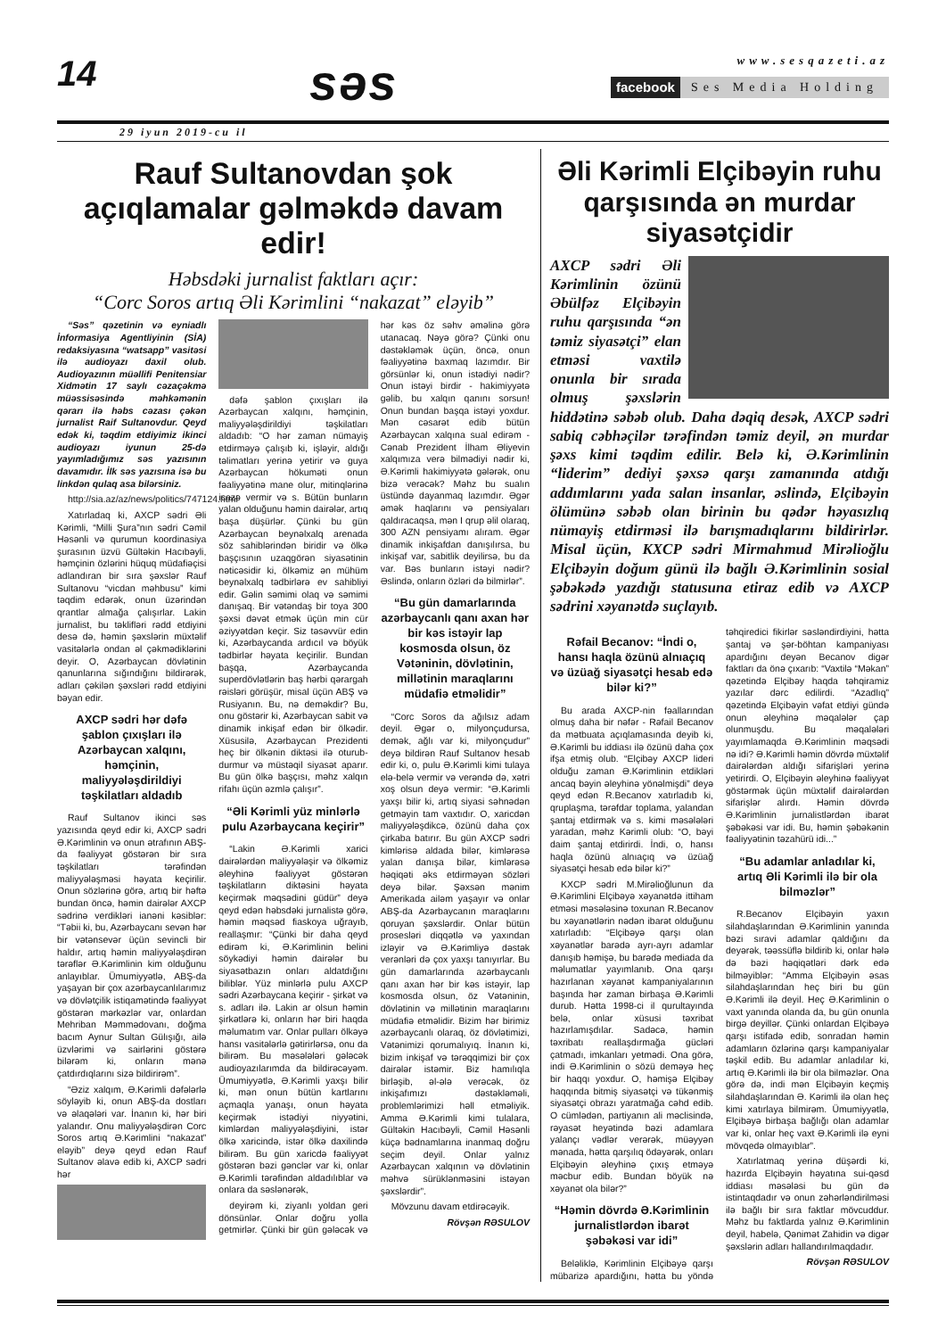14
səs
www.sesqazeti.az
facebook Ses Media Holding
29 iyun 2019-cu il
Rauf Sultanovdan şok açıqlamalar gəlməkdə davam edir!
Həbsdəki jurnalist faktları açır:
“Corc Soros artıq Əli Kərimlini “nakazat” eləyib”
“Səs” qəzetinin və eyniadlı İnformasiya Agentliyinin (SİA) redaksiyasına “watsapp” vasitəsi ilə audioyazı daxil olub. Audioyazının müəllifi Penitensiar Xidmətin 17 saylı cəzaçəkmə müəssisəsində məhkəmənin qərarı ilə həbs cəzası çəkən jurnalist Raif Sultanovdur. Qeyd edək ki, təqdim etdiyimiz ikinci audioyazı iyunun 25-də yayımladığımız səs yazısının davamıdır. İlk səs yazısına isə bu linkdən qulaq asa bilərsiniz.
http://sia.az/az/news/politics/747124.html
Xatırladaq ki, AXCP sədri Əli Kərimli, “Milli Şura”nın sədri Cəmil Həsənli və qurumun koordinasiya şurasının üzvü Gültəkin Hacıbəyli, həmçinin özlərini hüquq müdafiəçisi adlandıran bir sıra şəxslər Rauf Sultanovu “vicdan məhbusu” kimi təqdim edərək, onun üzərindən qrantlar almağa çalışırlar. Lakin jurnalist, bu təklifləri rədd etdiyini desə də, həmin şəxslərin müxtəlif vasitələrlə ondan əl çəkmədiklərini deyir. O, Azərbaycan dövlətinin qanunlarına sığındığını bildirərək, adları çəkilən şəxsləri rədd etdiyini bəyan edir.
AXCP sədri hər dəfə şablon çıxışları ilə Azərbaycan xalqını, həmçinin, maliyyələşdirildiyi təşkilatları aldadıb
Rauf Sultanov ikinci səs yazısında qeyd edir ki, AXCP sədri Ə.Kərimlinin və onun ətrafının ABŞ-da fəaliyyət göstərən bir sıra təşkilatları tərəfindən maliyyələşməsi həyata keçirilir. Onun sözlərinə görə, artıq bir həftə bundan öncə, həmin dairələr AXCP sədrinə verdikləri ianəni kəsiblər: “Təbii ki, bu, Azərbaycanı sevən hər bir vətənsevər üçün sevincli bir haldır, artıq həmin maliyyələşdirən tərəflər Ə.Kərimlinin kim olduğunu anlayıblar. Ümumiyyətlə, ABŞ-da yaşayan bir çox azərbaycanlılarımız və dövlətçilik istiqamətində fəaliyyət göstərən mərkəzlər var, onlardan Mehriban Məmmədovanı, doğma bacım Aynur Sultan Gülışığı, ailə üzvlərimi və sairlərini göstərə bilərəm ki, onların mənə çatdırdıqlarını sizə bildirirəm”.
“Əziz xalqım, Ə.Kərimli dəfələrlə söyləyib ki, onun ABŞ-da dostları və əlaqələri var. İnanın ki, hər biri yalandır. Onu maliyyələşdirən Corc Soros artıq Ə.Kərimlini “nakazat” eləyib” deyə qeyd edən Rauf Sultanov əlavə edib ki, AXCP sədri hər
dəfə şablon çıxışları ilə Azərbaycan xalqını, həmçinin, maliyyələşdirildiyi təşkilatları aldadıb: “O hər zaman nümayiş etdirməyə çalışıb ki, işləyir, aldığı təlimatları yerinə yetirir və guya Azərbaycan hökuməti onun fəaliyyətinə mane olur, mitinqlərinə icazə vermir və s. Bütün bunların yalan olduğunu həmin dairələr, artıq başa düşürlər. Çünki bu gün Azərbaycan beynəlxalq arenada söz sahiblərindən biridir və ölkə başçısının uzaqgörən siyasətinin nəticəsidir ki, ölkəmiz ən mühüm beynəlxalq tədbirlərə ev sahibliyi edir. Gəlin səmimi olaq və səmimi danışaq. Bir vətəndaş bir toya 300 şəxsi dəvət etmək üçün min cür əziyyətdən keçir. Siz təsəvvür edin ki, Azərbaycanda ardıcıl və böyük tədbirlər həyata keçirilir. Bundan başqa, Azərbaycanda superdövlətlərin baş hərbi qərargah rəisləri görüşür, misal üçün ABŞ və Rusiyanın. Bu, nə deməkdir? Bu, onu göstərir ki, Azərbaycan sabit və dinamik inkişaf edən bir ölkədir. Xüsusilə, Azərbaycan Prezidenti heç bir ölkənin diktəsi ilə oturub-durmur və müstəqil siyasət aparır. Bu gün ölkə başçısı, məhz xalqın rifahı üçün əzmlə çalışır”.
“Əli Kərimli yüz minlərlə pulu Azərbaycana keçirir”
“Lakin Ə.Kərimli xarici dairələrdən maliyyələşir və ölkəmiz əleyhinə fəaliyyət göstərən təşkilatların diktəsini həyata keçirmək məqsədini güdür” deyə qeyd edən həbsdəki jurnalistə görə, həmin məqsəd fiaskoya uğrayıb, reallaşmır: “Çünki bir daha qeyd edirəm ki, Ə.Kərimlinin belini söykədiyi həmin dairələr bu siyasətbazın onları aldatdığını biliblər. Yüz minlərlə pulu AXCP sədri Azərbaycana keçirir - şirkət və s. adları ilə. Lakin ar olsun həmin şirkətlərə ki, onların hər biri haqda məlumatım var. Onlar pulları ölkəyə hansı vasitələrlə gətirirlərsə, onu da bilirəm. Bu məsələləri gələcək audioyazılarımda da bildirəcəyəm. Ümumiyyətlə, Ə.Kərimli yaxşı bilir ki, mən onun bütün kartlarını açmaqla yanaşı, onun həyata keçirmək istədiyi niyyətini, kimlərdən maliyyələşdiyini, istər ölkə xaricində, istər ölkə daxilində bilirəm. Bu gün xaricdə fəaliyyət göstərən bəzi gənclər var ki, onlar Ə.Kərimli tərəfindən aldadılıblar və onlara da səslənərək,
deyirəm ki, ziyanlı yoldan geri dönsünlər. Onlar doğru yolla getmirlər. Çünki bir gün gələcək və hər kəs öz səhv əməlinə görə utanacaq. Nəyə görə? Çünki onu dəstəkləmək üçün, öncə, onun fəaliyyətinə baxmaq lazımdır. Bir görsünlər ki, onun istədiyi nədir? Onun istəyi birdir - hakimiyyətə gəlib, bu xalqın qanını sorsun! Onun bundan başqa istəyi yoxdur. Mən cəsarət edib bütün Azərbaycan xalqına sual edirəm - Cənab Prezident İlham Əliyevin xalqımıza verə bilmədiyi nədir ki, Ə.Kərimli hakimiyyətə gələrək, onu bizə verəcək? Məhz bu sualın üstündə dayanmaq lazımdır. Əgər əmək haqlarını və pensiyaları qaldıracaqsa, mən I qrup əlil olaraq, 300 AZN pensiyamı alıram. Əgər dinamik inkişafdan danışılırsa, bu inkişaf var, sabitlik deyilirsə, bu da var. Bəs bunların istəyi nədir? Əslində, onların özləri də bilmirlər”.
“Bu gün damarlarında azərbaycanlı qanı axan hər bir kəs istəyir lap kosmosda olsun, öz Vətəninin, dövlətinin, millətinin maraqlarını müdafiə etməlidir”
“Corc Soros da ağılsız adam deyil. Əgər o, milyonçudursa, demək, ağlı var ki, milyonçudur” deyə bildirən Rauf Sultanov hesab edir ki, o, pulu Ə.Kərimli kimi tulaya elə-belə vermir və verəndə də, xətri xoş olsun deyə vermir: “Ə.Kərimli yaxşı bilir ki, artıq siyasi səhnədən getməyin tam vaxtıdır. O, xaricdən maliyyələşdikcə, özünü daha çox çirkaba batırır. Bu gün AXCP sədri kimlərisə aldada bilər, kimlərəsə yalan danışa bilər, kimlərəsə həqiqəti əks etdirməyən sözləri deyə bilər. Şəxsən mənim Amerikada ailəm yaşayır və onlar ABŞ-da Azərbaycanın maraqlarını qoruyan şəxslərdir. Onlar bütün prosesləri diqqətlə və yaxından izləyir və Ə.Kərimliyə dəstək verənləri də çox yaxşı tanıyırlar. Bu gün damarlarında azərbaycanlı qanı axan hər bir kəs istəyir, lap kosmosda olsun, öz Vətəninin, dövlətinin və millətinin maraqlarını müdafiə etməlidir. Bizim hər birimiz azərbaycanlı olaraq, öz dövlətimizi, Vətənimizi qorumalıyıq. İnanın ki, bizim inkişaf və tərəqqimizi bir çox dairələr istəmir. Biz hamılıqla birləşib, əl-ələ verəcək, öz inkişafımızı dəstəkləməli, problemlərimizi həll etməliyik. Amma Ə.Kərimli kimi tulalara, Gültəkin Hacıbəyli, Cəmil Həsənli küçə bədnamlarına inanmaq doğru seçim deyil. Onlar yalnız Azərbaycan xalqının və dövlətinin məhvə sürüklənməsini istəyən şəxslərdir”.
Mövzunu davam etdirəcəyik.
Rövşən RƏSULOV
Əli Kərimli Elçibəyin ruhu qarşısında ən murdar siyasətçidir
AXCP sədri Əli Kərimlinin özünü Əbülfəz Elçibəyin ruhu qarşısında “ən təmiz siyasətçi” elan etməsi vaxtilə onunla bir sırada olmuş şəxslərin hiddətinə səbəb olub. Daha dəqiq desək, AXCP sədri sabiq cəbhəçilər tərəfindən təmiz deyil, ən murdar şəxs kimi təqdim edilir. Belə ki, Ə.Kərimlinin “liderim” dediyi şəxsə qarşı zamanında atdığı addımlarını yada salan insanlar, əslində, Elçibəyin ölümünə səbəb olan birinin bu qədər həyasızlıq nümayiş etdirməsi ilə barışmadıqlarını bildirirlər. Misal üçün, KXCP sədri Mirmahmud Mirəlioğlu Elçibəyin doğum günü ilə bağlı Ə.Kərimlinin sosial şəbəkədə yazdığı statusuna etiraz edib və AXCP sədrini xəyanətdə suçlayıb.
Rəfail Becanov: “İndi o, hansı haqla özünü alnıaçıq və üzüağ siyasətçi hesab edə bilər ki?”
Bu arada AXCP-nin fəallarından olmuş daha bir nəfər - Rəfail Becanov da mətbuata açıqlamasında deyib ki, Ə.Kərimli bu iddiası ilə özünü daha çox ifşa etmiş olub. “Elçibəy AXCP lideri olduğu zaman Ə.Kərimlinin etdikləri ancaq bəyin əleyhinə yönəlmişdi” deyə qeyd edən R.Becanov xatırladıb ki, qruplaşma, tərəfdar toplama, yalandan şantaj etdirmək və s. kimi məsələləri yaradan, məhz Kərimli olub: “O, bəyi daim şantaj etdirirdi. İndi, o, hansı haqla özünü alnıaçıq və üzüağ siyasətçi hesab edə bilər ki?”
KXCP sədri M.Mirəlioğlunun da Ə.Kərimlini Elçibəyə xəyanətdə ittiham etməsi məsələsinə toxunan R.Becanov bu xəyanətlərin nədən ibarət olduğunu xatırladıb: “Elçibəyə qarşı olan xəyanətlər barədə ayrı-ayrı adamlar danışıb həmişə, bu barədə mediada da məlumatlar yayımlanıb. Ona qarşı hazırlanan xəyanət kampaniyalarının başında hər zaman birbaşa Ə.Kərimli durub. Hətta 1998-ci il qurultayında belə, onlar xüsusi təxribat hazırlamışdılar. Sadəcə, həmin təxribatı reallaşdırmağa gücləri çatmadı, imkanları yetmədi. Ona görə, indi Ə.Kərimlinin o sözü deməyə heç bir haqqı yoxdur. O, həmişə Elçibəy haqqında bitmiş siyasətçi və tükənmiş siyasətçi obrazı yaratmağa cəhd edib. O cümlədən, partiyanın ali məclisində, rəyasət heyətində bəzi adamlara yalançı vədlər verərək, müəyyən mənada, hətta qarşılıq ödəyərək, onları Elçibəyin əleyhinə çıxış etməyə məcbur edib. Bundan böyük nə xəyanət ola bilər?”
“Həmin dövrdə Ə.Kərimlinin jurnalistlərdən ibarət şəbəkəsi var idi”
Beləliklə, Kərimlinin Elçibəyə qarşı mübarizə apardığını, hətta bu yöndə təhqiredici fikirlər səsləndirdiyini, hətta şantaj və şər-böhtan kampaniyası apardığını deyən Becanov digər faktları da önə çıxarıb: “Vaxtilə “Məkan” qəzetində Elçibəy haqda təhqiramiz yazılar dərc edilirdi. “Azadlıq” qəzetində Elçibəyin vəfat etdiyi gündə onun əleyhinə məqalələr çap olunmuşdu. Bu məqalələri yayımlamaqda Ə.Kərimlinin məqsədi nə idi? Ə.Kərimli həmin dövrdə müxtəlif dairələrdən aldığı sifarişləri yerinə yetirirdi. O, Elçibəyin əleyhinə fəaliyyət göstərmək üçün müxtəlif dairələrdən sifarişlər alırdı. Həmin dövrdə Ə.Kərimlinin jurnalistlərdən ibarət şəbəkəsi var idi. Bu, həmin şəbəkənin fəaliyyətinin təzahürü idi...”
“Bu adamlar anladılar ki, artıq Əli Kərimli ilə bir ola bilməzlər”
R.Becanov Elçibəyin yaxın silahdaşlarından Ə.Kərimlinin yanında bəzi sıravi adamlar qaldığını da deyərək, təəssüflə bildirib ki, onlar hələ də bəzi həqiqətləri dərk edə bilməyiblər: “Amma Elçibəyin əsas silahdaşlarından heç biri bu gün Ə.Kərimli ilə deyil. Heç Ə.Kərimlinin o vaxt yanında olanda da, bu gün onunla birgə deyillər. Çünki onlardan Elçibəyə qarşı istifadə edib, sonradan həmin adamların özlərinə qarşı kampaniyalar təşkil edib. Bu adamlar anladılar ki, artıq Ə.Kərimli ilə bir ola bilməzlər. Ona görə də, indi mən Elçibəyin keçmiş silahdaşlarından Ə. Kərimli ilə olan heç kimi xatırlaya bilmirəm. Ümumiyyətlə, Elçibəyə birbaşa bağlığı olan adamlar var ki, onlar heç vaxt Ə.Kərimli ilə eyni mövqedə olmayıblar”.
Xatırlatmaq yerinə düşərdi ki, hazırda Elçibəyin həyatına sui-qəsd iddiası məsələsi bu gün də istintaqdadır və onun zəhərləndirilməsi ilə bağlı bir sıra faktlar mövcuddur. Məhz bu faktlarda yalnız Ə.Kərimlinin deyil, habelə, Qənimət Zahidin və digər şəxslərin adları hallandırılmaqdadır.
Rövşən RƏSULOV